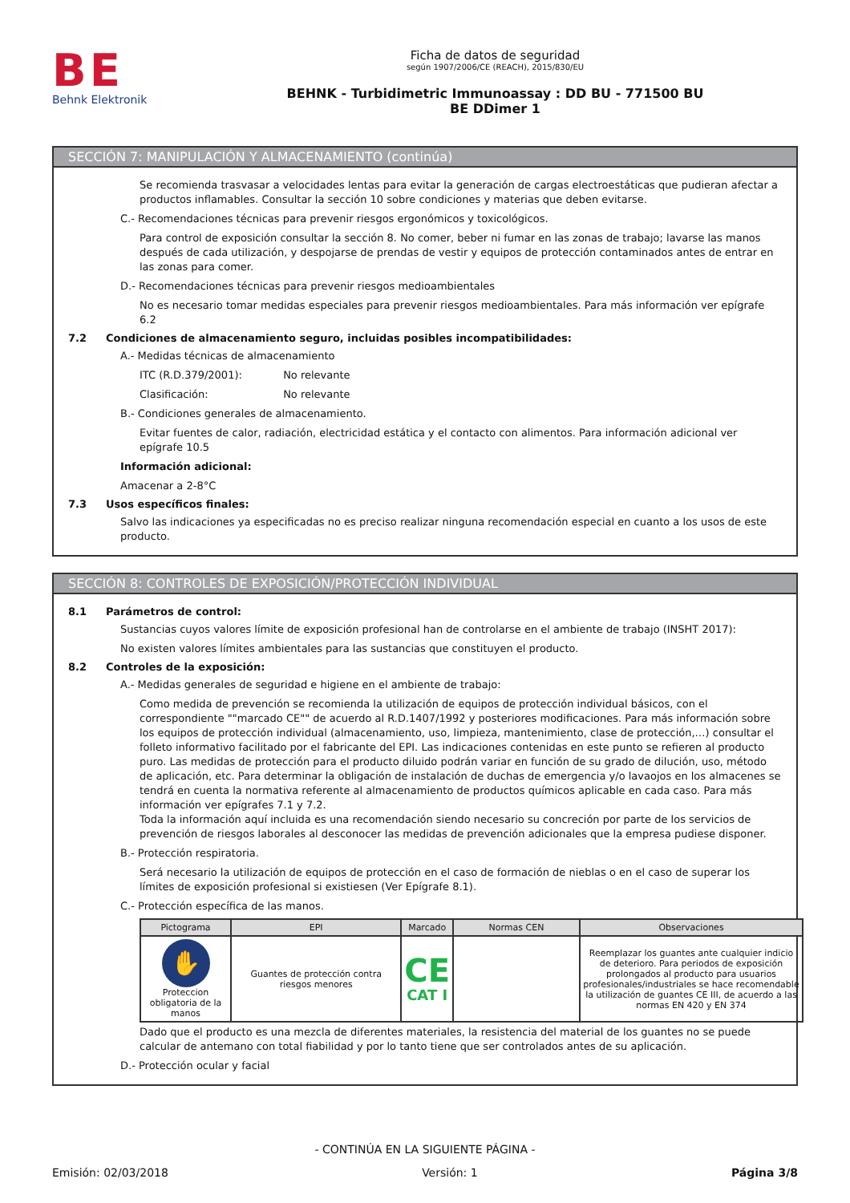BE
Behnk Elektronik
Ficha de datos de seguridad
según 1907/2006/CE (REACH), 2015/830/EU
BEHNK - Turbidimetric Immunoassay : DD BU - 771500 BU
BE DDimer 1
SECCIÓN 7: MANIPULACIÓN Y ALMACENAMIENTO (continúa)
Se recomienda trasvasar a velocidades lentas para evitar la generación de cargas electroestáticas que pudieran afectar a productos inflamables. Consultar la sección 10 sobre condiciones y materias que deben evitarse.
C.- Recomendaciones técnicas para prevenir riesgos ergonómicos y toxicológicos.
Para control de exposición consultar la sección 8. No comer, beber ni fumar en las zonas de trabajo; lavarse las manos después de cada utilización, y despojarse de prendas de vestir y equipos de protección contaminados antes de entrar en las zonas para comer.
D.- Recomendaciones técnicas para prevenir riesgos medioambientales
No es necesario tomar medidas especiales para prevenir riesgos medioambientales. Para más información ver epígrafe 6.2
7.2 Condiciones de almacenamiento seguro, incluidas posibles incompatibilidades:
A.- Medidas técnicas de almacenamiento
ITC (R.D.379/2001): No relevante
Clasificación: No relevante
B.- Condiciones generales de almacenamiento.
Evitar fuentes de calor, radiación, electricidad estática y el contacto con alimentos. Para información adicional ver epígrafe 10.5
Información adicional:
Amacenar a 2-8°C
7.3 Usos específicos finales:
Salvo las indicaciones ya especificadas no es preciso realizar ninguna recomendación especial en cuanto a los usos de este producto.
SECCIÓN 8: CONTROLES DE EXPOSICIÓN/PROTECCIÓN INDIVIDUAL
8.1 Parámetros de control:
Sustancias cuyos valores límite de exposición profesional han de controlarse en el ambiente de trabajo (INSHT 2017):
No existen valores límites ambientales para las sustancias que constituyen el producto.
8.2 Controles de la exposición:
A.- Medidas generales de seguridad e higiene en el ambiente de trabajo:
Como medida de prevención se recomienda la utilización de equipos de protección individual básicos, con el correspondiente ""marcado CE"" de acuerdo al R.D.1407/1992 y posteriores modificaciones. Para más información sobre los equipos de protección individual (almacenamiento, uso, limpieza, mantenimiento, clase de protección,…) consultar el folleto informativo facilitado por el fabricante del EPI. Las indicaciones contenidas en este punto se refieren al producto puro. Las medidas de protección para el producto diluido podrán variar en función de su grado de dilución, uso, método de aplicación, etc. Para determinar la obligación de instalación de duchas de emergencia y/o lavaojos en los almacenes se tendrá en cuenta la normativa referente al almacenamiento de productos químicos aplicable en cada caso. Para más información ver epígrafes 7.1 y 7.2.
Toda la información aquí incluida es una recomendación siendo necesario su concreción por parte de los servicios de prevención de riesgos laborales al desconocer las medidas de prevención adicionales que la empresa pudiese disponer.
B.- Protección respiratoria.
Será necesario la utilización de equipos de protección en el caso de formación de nieblas o en el caso de superar los límites de exposición profesional si existiesen (Ver Epígrafe 8.1).
C.- Protección específica de las manos.
| Pictograma | EPI | Marcado | Normas CEN | Observaciones |
| --- | --- | --- | --- | --- |
| ✋ Proteccion obligatoria de la manos | Guantes de protección contra riesgos menores | CE CAT I | | Reemplazar los guantes ante cualquier indicio de deterioro. Para periodos de exposición prolongados al producto para usuarios profesionales/industriales se hace recomendable la utilización de guantes CE III, de acuerdo a las normas EN 420 y EN 374 |
Dado que el producto es una mezcla de diferentes materiales, la resistencia del material de los guantes no se puede calcular de antemano con total fiabilidad y por lo tanto tiene que ser controlados antes de su aplicación.
D.- Protección ocular y facial
- CONTINÚA EN LA SIGUIENTE PÁGINA -
Emisión: 02/03/2018 Versión: 1 Página 3/8